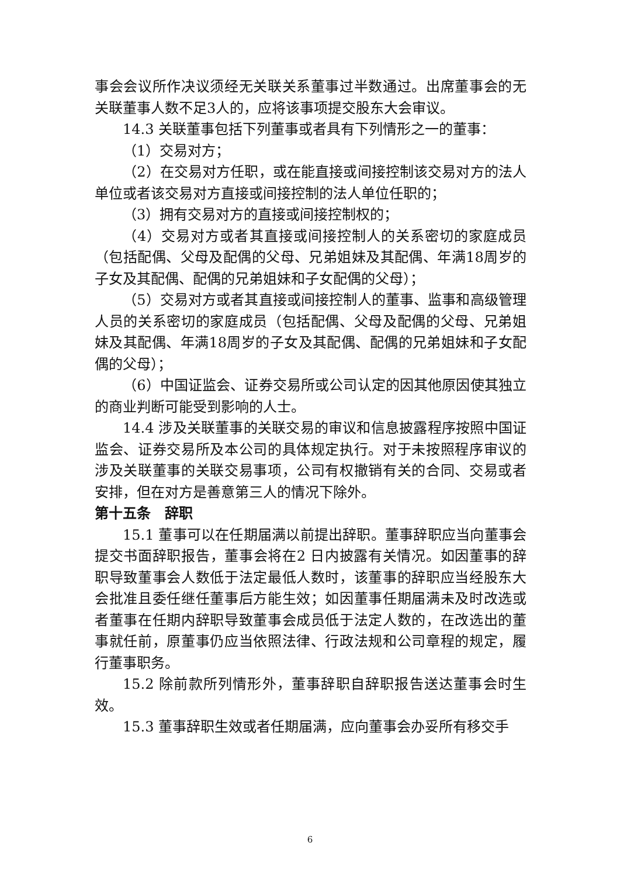事会会议所作决议须经无关联关系董事过半数通过。出席董事会的无关联董事人数不足3人的，应将该事项提交股东大会审议。
14.3 关联董事包括下列董事或者具有下列情形之一的董事：
（1）交易对方；
（2）在交易对方任职，或在能直接或间接控制该交易对方的法人单位或者该交易对方直接或间接控制的法人单位任职的；
（3）拥有交易对方的直接或间接控制权的；
（4）交易对方或者其直接或间接控制人的关系密切的家庭成员（包括配偶、父母及配偶的父母、兄弟姐妹及其配偶、年满18周岁的子女及其配偶、配偶的兄弟姐妹和子女配偶的父母）；
（5）交易对方或者其直接或间接控制人的董事、监事和高级管理人员的关系密切的家庭成员（包括配偶、父母及配偶的父母、兄弟姐妹及其配偶、年满18周岁的子女及其配偶、配偶的兄弟姐妹和子女配偶的父母）；
（6）中国证监会、证券交易所或公司认定的因其他原因使其独立的商业判断可能受到影响的人士。
14.4 涉及关联董事的关联交易的审议和信息披露程序按照中国证监会、证券交易所及本公司的具体规定执行。对于未按照程序审议的涉及关联董事的关联交易事项，公司有权撤销有关的合同、交易或者安排，但在对方是善意第三人的情况下除外。
第十五条　辞职
15.1 董事可以在任期届满以前提出辞职。董事辞职应当向董事会提交书面辞职报告，董事会将在2 日内披露有关情况。如因董事的辞职导致董事会人数低于法定最低人数时，该董事的辞职应当经股东大会批准且委任继任董事后方能生效；如因董事任期届满未及时改选或者董事在任期内辞职导致董事会成员低于法定人数的，在改选出的董事就任前，原董事仍应当依照法律、行政法规和公司章程的规定，履行董事职务。
15.2 除前款所列情形外，董事辞职自辞职报告送达董事会时生效。
15.3 董事辞职生效或者任期届满，应向董事会办妥所有移交手
6